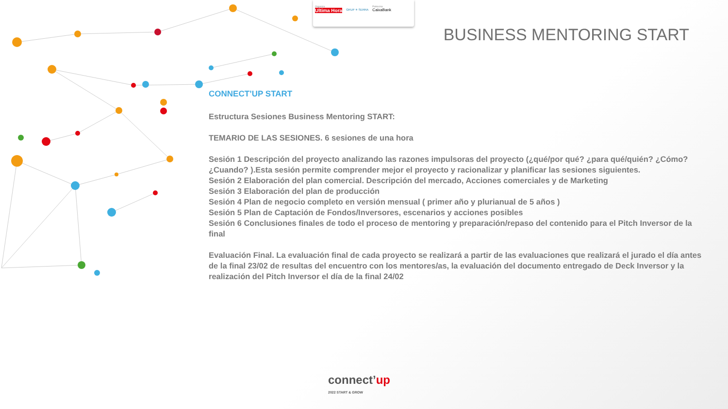Organiza
Ultima Hora
GRUP ✳ SERRA
Patrocina
CaixaBank
BUSINESS MENTORING START
CONNECT’UP START
Estructura Sesiones Business Mentoring START:
TEMARIO DE LAS SESIONES. 6 sesiones de una hora
Sesión 1 Descripción del proyecto analizando las razones impulsoras del proyecto (¿qué/por qué? ¿para qué/quién? ¿Cómo? ¿Cuando? ).Esta sesión permite comprender mejor el proyecto y racionalizar y planificar las sesiones siguientes.
Sesión 2 Elaboración del plan comercial. Descripción del mercado, Acciones comerciales y de Marketing
Sesión 3 Elaboración del plan de producción
Sesión 4 Plan de negocio completo en versión mensual ( primer año y plurianual de 5 años )
Sesión 5 Plan de Captación de Fondos/Inversores, escenarios y acciones posibles
Sesión 6 Conclusiones finales de todo el proceso de mentoring y preparación/repaso del contenido para el Pitch Inversor de la final
Evaluación Final. La evaluación final de cada proyecto se realizará a partir de las evaluaciones que realizará el jurado el día antes de la final 23/02 de resultas del encuentro con los mentores/as, la evaluación del documento entregado de Deck Inversor y la realización del Pitch Inversor el día de la final 24/02
connect’up
2022 START & GROW